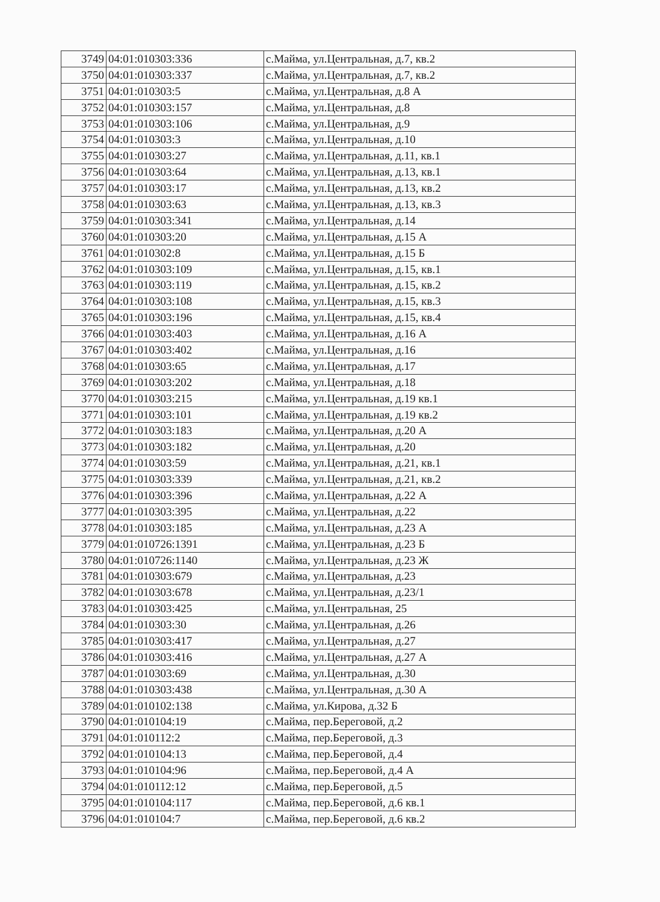| 3749 | 04:01:010303:336 | с.Майма, ул.Центральная, д.7, кв.2 |
| 3750 | 04:01:010303:337 | с.Майма, ул.Центральная, д.7, кв.2 |
| 3751 | 04:01:010303:5 | с.Майма, ул.Центральная, д.8 А |
| 3752 | 04:01:010303:157 | с.Майма, ул.Центральная, д.8 |
| 3753 | 04:01:010303:106 | с.Майма, ул.Центральная, д.9 |
| 3754 | 04:01:010303:3 | с.Майма, ул.Центральная, д.10 |
| 3755 | 04:01:010303:27 | с.Майма, ул.Центральная, д.11, кв.1 |
| 3756 | 04:01:010303:64 | с.Майма, ул.Центральная, д.13, кв.1 |
| 3757 | 04:01:010303:17 | с.Майма, ул.Центральная, д.13, кв.2 |
| 3758 | 04:01:010303:63 | с.Майма, ул.Центральная, д.13, кв.3 |
| 3759 | 04:01:010303:341 | с.Майма, ул.Центральная, д.14 |
| 3760 | 04:01:010303:20 | с.Майма, ул.Центральная, д.15 А |
| 3761 | 04:01:010302:8 | с.Майма, ул.Центральная, д.15 Б |
| 3762 | 04:01:010303:109 | с.Майма, ул.Центральная, д.15, кв.1 |
| 3763 | 04:01:010303:119 | с.Майма, ул.Центральная, д.15, кв.2 |
| 3764 | 04:01:010303:108 | с.Майма, ул.Центральная, д.15, кв.3 |
| 3765 | 04:01:010303:196 | с.Майма, ул.Центральная, д.15, кв.4 |
| 3766 | 04:01:010303:403 | с.Майма, ул.Центральная, д.16 А |
| 3767 | 04:01:010303:402 | с.Майма, ул.Центральная, д.16 |
| 3768 | 04:01:010303:65 | с.Майма, ул.Центральная, д.17 |
| 3769 | 04:01:010303:202 | с.Майма, ул.Центральная, д.18 |
| 3770 | 04:01:010303:215 | с.Майма, ул.Центральная, д.19 кв.1 |
| 3771 | 04:01:010303:101 | с.Майма, ул.Центральная, д.19 кв.2 |
| 3772 | 04:01:010303:183 | с.Майма, ул.Центральная, д.20 А |
| 3773 | 04:01:010303:182 | с.Майма, ул.Центральная, д.20 |
| 3774 | 04:01:010303:59 | с.Майма, ул.Центральная, д.21, кв.1 |
| 3775 | 04:01:010303:339 | с.Майма, ул.Центральная, д.21, кв.2 |
| 3776 | 04:01:010303:396 | с.Майма, ул.Центральная, д.22 А |
| 3777 | 04:01:010303:395 | с.Майма, ул.Центральная, д.22 |
| 3778 | 04:01:010303:185 | с.Майма, ул.Центральная, д.23 А |
| 3779 | 04:01:010726:1391 | с.Майма, ул.Центральная, д.23 Б |
| 3780 | 04:01:010726:1140 | с.Майма, ул.Центральная, д.23 Ж |
| 3781 | 04:01:010303:679 | с.Майма, ул.Центральная, д.23 |
| 3782 | 04:01:010303:678 | с.Майма, ул.Центральная, д.23/1 |
| 3783 | 04:01:010303:425 | с.Майма, ул.Центральная, 25 |
| 3784 | 04:01:010303:30 | с.Майма, ул.Центральная, д.26 |
| 3785 | 04:01:010303:417 | с.Майма, ул.Центральная, д.27 |
| 3786 | 04:01:010303:416 | с.Майма, ул.Центральная, д.27 А |
| 3787 | 04:01:010303:69 | с.Майма, ул.Центральная, д.30 |
| 3788 | 04:01:010303:438 | с.Майма, ул.Центральная, д.30 А |
| 3789 | 04:01:010102:138 | с.Майма, ул.Кирова, д.32 Б |
| 3790 | 04:01:010104:19 | с.Майма, пер.Береговой, д.2 |
| 3791 | 04:01:010112:2 | с.Майма, пер.Береговой, д.3 |
| 3792 | 04:01:010104:13 | с.Майма, пер.Береговой, д.4 |
| 3793 | 04:01:010104:96 | с.Майма, пер.Береговой, д.4 А |
| 3794 | 04:01:010112:12 | с.Майма, пер.Береговой, д.5 |
| 3795 | 04:01:010104:117 | с.Майма, пер.Береговой, д.6 кв.1 |
| 3796 | 04:01:010104:7 | с.Майма, пер.Береговой, д.6 кв.2 |